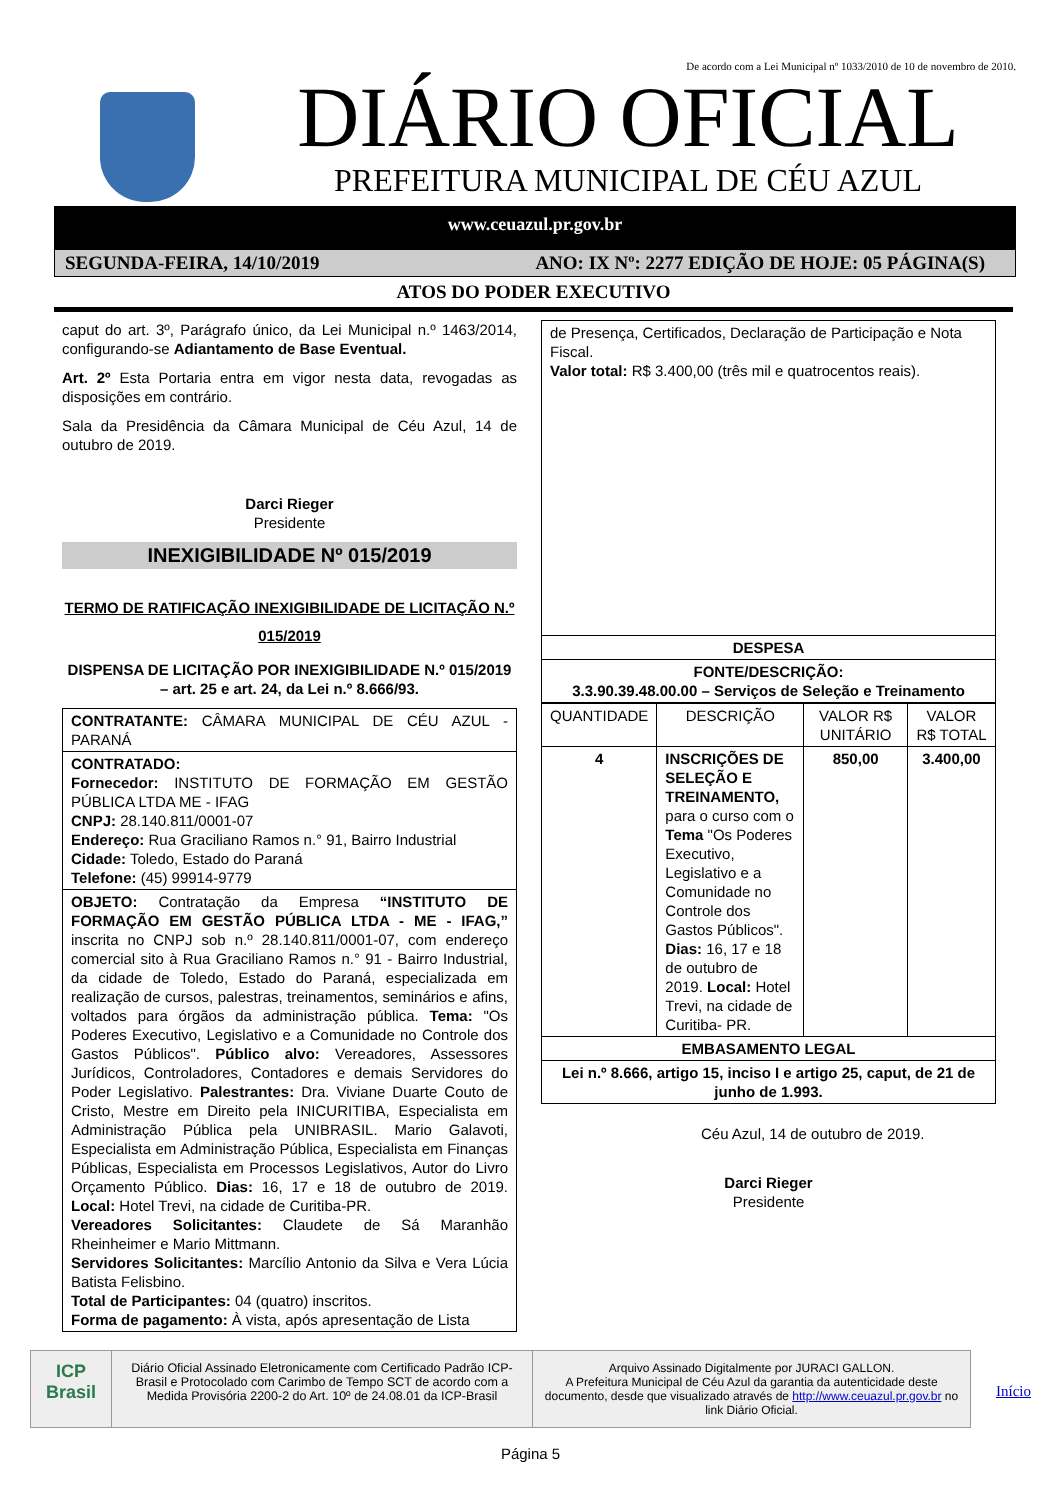De acordo com a Lei Municipal nº 1033/2010 de 10 de novembro de 2010.
DIÁRIO OFICIAL
PREFEITURA MUNICIPAL DE CÉU AZUL
www.ceuazul.pr.gov.br
SEGUNDA-FEIRA, 14/10/2019 ANO: IX Nº: 2277 EDIÇÃO DE HOJE: 05 PÁGINA(S)
ATOS DO PODER EXECUTIVO
caput do art. 3º, Parágrafo único, da Lei Municipal n.º 1463/2014, configurando-se Adiantamento de Base Eventual.
Art. 2º Esta Portaria entra em vigor nesta data, revogadas as disposições em contrário.
Sala da Presidência da Câmara Municipal de Céu Azul, 14 de outubro de 2019.
Darci Rieger
Presidente
INEXIGIBILIDADE Nº 015/2019
TERMO DE RATIFICAÇÃO INEXIGIBILIDADE DE LICITAÇÃO N.º 015/2019
DISPENSA DE LICITAÇÃO POR INEXIGIBILIDADE N.º 015/2019 – art. 25 e art. 24, da Lei n.º 8.666/93.
| CONTRATANTE: CÂMARA MUNICIPAL DE CÉU AZUL - PARANÁ |
| CONTRATADO: Fornecedor: INSTITUTO DE FORMAÇÃO EM GESTÃO PÚBLICA LTDA ME - IFAG CNPJ: 28.140.811/0001-07 Endereço: Rua Graciliano Ramos n.° 91, Bairro Industrial Cidade: Toledo, Estado do Paraná Telefone: (45) 99914-9779 |
| OBJETO: Contratação da Empresa “INSTITUTO DE FORMAÇÃO EM GESTÃO PÚBLICA LTDA - ME - IFAG,” inscrita no CNPJ sob n.º 28.140.811/0001-07, com endereço comercial sito à Rua Graciliano Ramos n.° 91 - Bairro Industrial, da cidade de Toledo, Estado do Paraná, especializada em realização de cursos, palestras, treinamentos, seminários e afins, voltados para órgãos da administração pública. Tema: "Os Poderes Executivo, Legislativo e a Comunidade no Controle dos Gastos Públicos". Público alvo: Vereadores, Assessores Jurídicos, Controladores, Contadores e demais Servidores do Poder Legislativo. Palestrantes: Dra. Viviane Duarte Couto de Cristo, Mestre em Direito pela INICURITIBA, Especialista em Administração Pública pela UNIBRASIL. Mario Galavoti, Especialista em Administração Pública, Especialista em Finanças Públicas, Especialista em Processos Legislativos, Autor do Livro Orçamento Público. Dias: 16, 17 e 18 de outubro de 2019. Local: Hotel Trevi, na cidade de Curitiba-PR. Vereadores Solicitantes: Claudete de Sá Maranhão Rheinheimer e Mario Mittmann. Servidores Solicitantes: Marcílio Antonio da Silva e Vera Lúcia Batista Felisbino. Total de Participantes: 04 (quatro) inscritos. Forma de pagamento: À vista, após apresentação de Lista |
| de Presença, Certificados, Declaração de Participação e Nota Fiscal. Valor total: R$ 3.400,00 (três mil e quatrocentos reais). |
| DESPESA |
| FONTE/DESCRIÇÃO: 3.3.90.39.48.00.00 – Serviços de Seleção e Treinamento |
| QUANTIDADE | DESCRIÇÃO | VALOR R$ UNITÁRIO | VALOR R$ TOTAL |
| 4 | INSCRIÇÕES DE SELEÇÃO E TREINAMENTO, para o curso com o Tema "Os Poderes Executivo, Legislativo e a Comunidade no Controle dos Gastos Públicos". Dias: 16, 17 e 18 de outubro de 2019. Local: Hotel Trevi, na cidade de Curitiba- PR. | 850,00 | 3.400,00 |
| EMBASAMENTO LEGAL | | | |
| Lei n.º 8.666, artigo 15, inciso I e artigo 25, caput, de 21 de junho de 1.993. | | | |
Céu Azul, 14 de outubro de 2019.
Darci Rieger
Presidente
ICP Brasil
Diário Oficial Assinado Eletronicamente com Certificado Padrão ICP-Brasil e Protocolado com Carimbo de Tempo SCT de acordo com a Medida Provisória 2200-2 do Art. 10º de 24.08.01 da ICP-Brasil
Arquivo Assinado Digitalmente por JURACI GALLON.
A Prefeitura Municipal de Céu Azul da garantia da autenticidade deste documento, desde que visualizado através de http://www.ceuazul.pr.gov.br no link Diário Oficial.
Início
Página 5